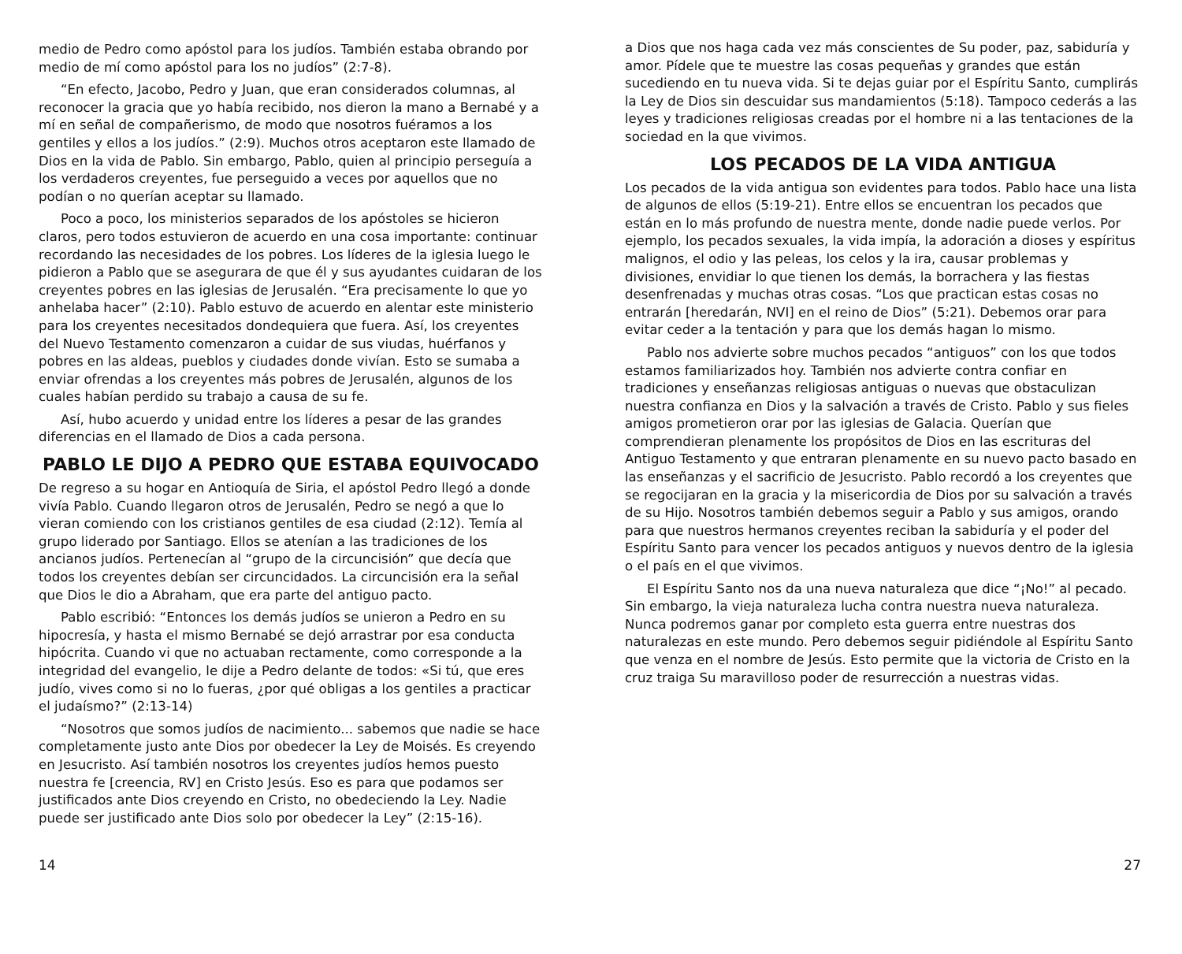medio de Pedro como apóstol para los judíos. También estaba obrando por medio de mí como apóstol para los no judíos” (2:7-8).
“En efecto, Jacobo, Pedro y Juan, que eran considerados columnas, al reconocer la gracia que yo había recibido, nos dieron la mano a Bernabé y a mí en señal de compañerismo, de modo que nosotros fuéramos a los gentiles y ellos a los judíos.” (2:9). Muchos otros aceptaron este llamado de Dios en la vida de Pablo. Sin embargo, Pablo, quien al principio perseguía a los verdaderos creyentes, fue perseguido a veces por aquellos que no podían o no querían aceptar su llamado.
Poco a poco, los ministerios separados de los apóstoles se hicieron claros, pero todos estuvieron de acuerdo en una cosa importante: continuar recordando las necesidades de los pobres. Los líderes de la iglesia luego le pidieron a Pablo que se asegurara de que él y sus ayudantes cuidaran de los creyentes pobres en las iglesias de Jerusalén. “Era precisamente lo que yo anhelaba hacer” (2:10). Pablo estuvo de acuerdo en alentar este ministerio para los creyentes necesitados dondequiera que fuera. Así, los creyentes del Nuevo Testamento comenzaron a cuidar de sus viudas, huérfanos y pobres en las aldeas, pueblos y ciudades donde vivían. Esto se sumaba a enviar ofrendas a los creyentes más pobres de Jerusalén, algunos de los cuales habían perdido su trabajo a causa de su fe.
Así, hubo acuerdo y unidad entre los líderes a pesar de las grandes diferencias en el llamado de Dios a cada persona.
PABLO LE DIJO A PEDRO QUE ESTABA EQUIVOCADO
De regreso a su hogar en Antioquía de Siria, el apóstol Pedro llegó a donde vivía Pablo. Cuando llegaron otros de Jerusalén, Pedro se negó a que lo vieran comiendo con los cristianos gentiles de esa ciudad (2:12). Temía al grupo liderado por Santiago. Ellos se atenían a las tradiciones de los ancianos judíos. Pertenecían al “grupo de la circuncisión” que decía que todos los creyentes debían ser circuncidados. La circuncisión era la señal que Dios le dio a Abraham, que era parte del antiguo pacto.
Pablo escribió: “Entonces los demás judíos se unieron a Pedro en su hipocresía, y hasta el mismo Bernabé se dejó arrastrar por esa conducta hipócrita. Cuando vi que no actuaban rectamente, como corresponde a la integridad del evangelio, le dije a Pedro delante de todos: «Si tú, que eres judío, vives como si no lo fueras, ¿por qué obligas a los gentiles a practicar el judaísmo?” (2:13-14)
“Nosotros que somos judíos de nacimiento... sabemos que nadie se hace completamente justo ante Dios por obedecer la Ley de Moisés. Es creyendo en Jesucristo. Así también nosotros los creyentes judíos hemos puesto nuestra fe [creencia, RV] en Cristo Jesús. Eso es para que podamos ser justificados ante Dios creyendo en Cristo, no obedeciendo la Ley. Nadie puede ser justificado ante Dios solo por obedecer la Ley” (2:15-16).
14
a Dios que nos haga cada vez más conscientes de Su poder, paz, sabiduría y amor. Pídele que te muestre las cosas pequeñas y grandes que están sucediendo en tu nueva vida. Si te dejas guiar por el Espíritu Santo, cumplirás la Ley de Dios sin descuidar sus mandamientos (5:18). Tampoco cederás a las leyes y tradiciones religiosas creadas por el hombre ni a las tentaciones de la sociedad en la que vivimos.
LOS PECADOS DE LA VIDA ANTIGUA
Los pecados de la vida antigua son evidentes para todos. Pablo hace una lista de algunos de ellos (5:19-21). Entre ellos se encuentran los pecados que están en lo más profundo de nuestra mente, donde nadie puede verlos. Por ejemplo, los pecados sexuales, la vida impía, la adoración a dioses y espíritus malignos, el odio y las peleas, los celos y la ira, causar problemas y divisiones, envidiar lo que tienen los demás, la borrachera y las fiestas desenfrenadas y muchas otras cosas. “Los que practican estas cosas no entrarán [heredarán, NVI] en el reino de Dios” (5:21). Debemos orar para evitar ceder a la tentación y para que los demás hagan lo mismo.
Pablo nos advierte sobre muchos pecados “antiguos” con los que todos estamos familiarizados hoy. También nos advierte contra confiar en tradiciones y enseñanzas religiosas antiguas o nuevas que obstaculizan nuestra confianza en Dios y la salvación a través de Cristo. Pablo y sus fieles amigos prometieron orar por las iglesias de Galacia. Querían que comprendieran plenamente los propósitos de Dios en las escrituras del Antiguo Testamento y que entraran plenamente en su nuevo pacto basado en las enseñanzas y el sacrificio de Jesucristo. Pablo recordó a los creyentes que se regocijaran en la gracia y la misericordia de Dios por su salvación a través de su Hijo. Nosotros también debemos seguir a Pablo y sus amigos, orando para que nuestros hermanos creyentes reciban la sabiduría y el poder del Espíritu Santo para vencer los pecados antiguos y nuevos dentro de la iglesia o el país en el que vivimos.
El Espíritu Santo nos da una nueva naturaleza que dice “¡No!” al pecado. Sin embargo, la vieja naturaleza lucha contra nuestra nueva naturaleza. Nunca podremos ganar por completo esta guerra entre nuestras dos naturalezas en este mundo. Pero debemos seguir pidiéndole al Espíritu Santo que venza en el nombre de Jesús. Esto permite que la victoria de Cristo en la cruz traiga Su maravilloso poder de resurrección a nuestras vidas.
27